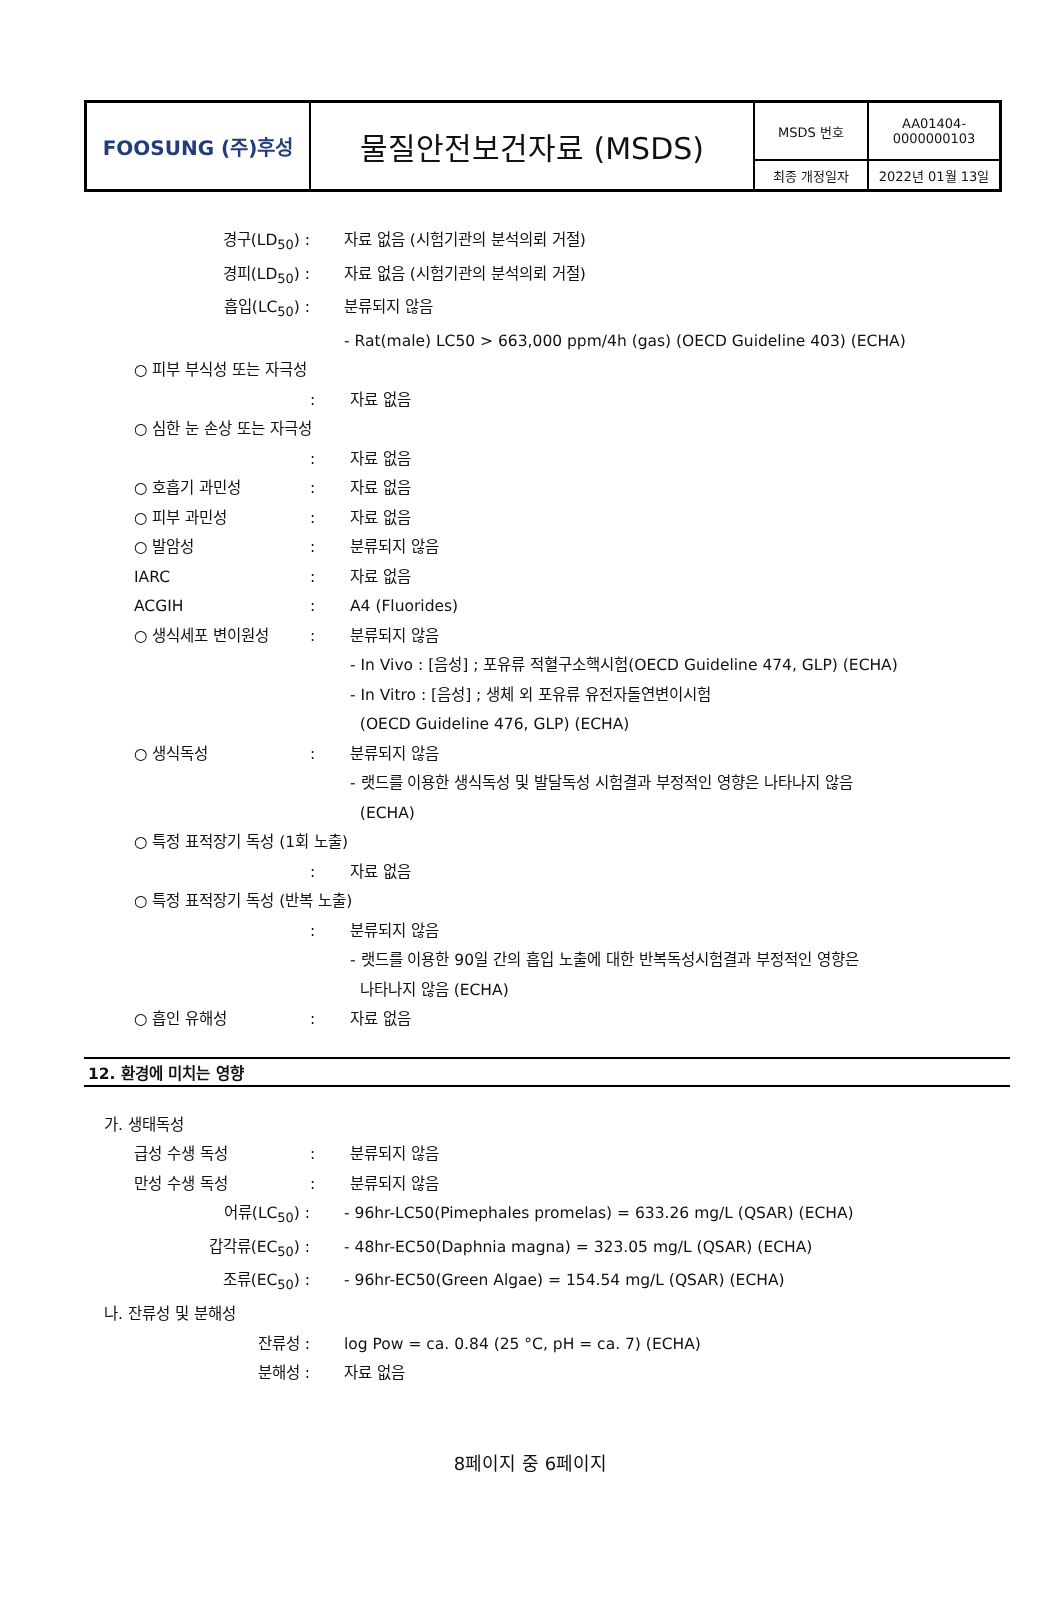| FOOSUNG (주)후성 | 물질안전보건자료 (MSDS) | MSDS 번호 | AA01404- 0000000103 |
| | | 최종 개정일자 | 2022년 01월 13일 |
경구(LD<sub>50</sub>) : 자료 없음 (시험기관의 분석의뢰 거절)
경피(LD<sub>50</sub>) : 자료 없음 (시험기관의 분석의뢰 거절)
흡입(LC<sub>50</sub>) : 분류되지 않음
- Rat(male) LC50 > 663,000 ppm/4h (gas) (OECD Guideline 403) (ECHA)
○ 피부 부식성 또는 자극성
: 자료 없음
○ 심한 눈 손상 또는 자극성
: 자료 없음
○ 호흡기 과민성 : 자료 없음
○ 피부 과민성 : 자료 없음
○ 발암성 : 분류되지 않음
IARC : 자료 없음
ACGIH : A4 (Fluorides)
○ 생식세포 변이원성 : 분류되지 않음
- In Vivo : [음성] ; 포유류 적혈구소핵시험(OECD Guideline 474, GLP) (ECHA)
- In Vitro : [음성] ; 생체 외 포유류 유전자돌연변이시험
(OECD Guideline 476, GLP) (ECHA)
○ 생식독성 : 분류되지 않음
- 랫드를 이용한 생식독성 및 발달독성 시험결과 부정적인 영향은 나타나지 않음
(ECHA)
○ 특정 표적장기 독성 (1회 노출)
: 자료 없음
○ 특정 표적장기 독성 (반복 노출)
: 분류되지 않음
- 랫드를 이용한 90일 간의 흡입 노출에 대한 반복독성시험결과 부정적인 영향은
나타나지 않음 (ECHA)
○ 흡인 유해성 : 자료 없음
12. 환경에 미치는 영향
가. 생태독성
급성 수생 독성 : 분류되지 않음
만성 수생 독성 : 분류되지 않음
어류(LC<sub>50</sub>) : - 96hr-LC50(Pimephales promelas) = 633.26 mg/L (QSAR) (ECHA)
갑각류(EC<sub>50</sub>) : - 48hr-EC50(Daphnia magna) = 323.05 mg/L (QSAR) (ECHA)
조류(EC<sub>50</sub>) : - 96hr-EC50(Green Algae) = 154.54 mg/L (QSAR) (ECHA)
나. 잔류성 및 분해성
잔류성 : log Pow = ca. 0.84 (25 °C, pH = ca. 7) (ECHA)
분해성 : 자료 없음
8페이지 중 6페이지